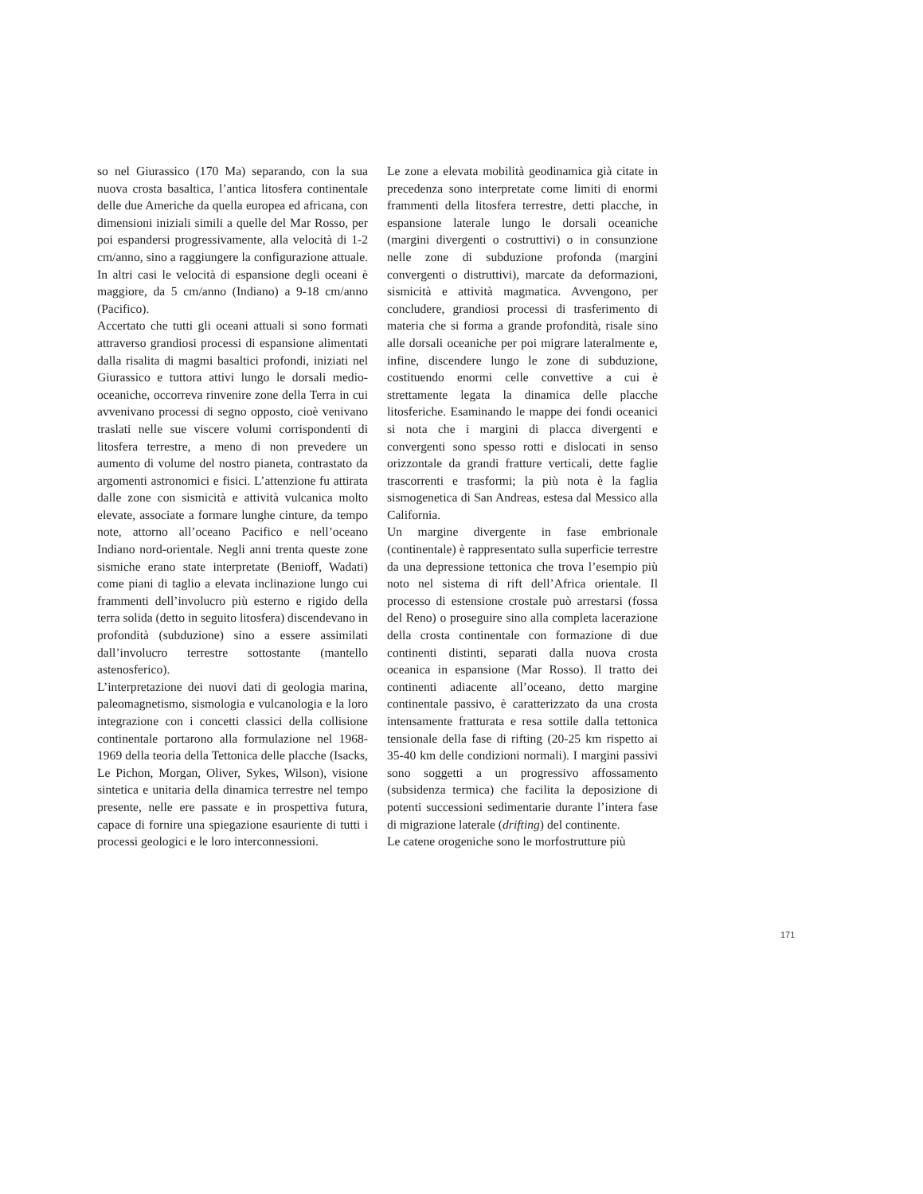so nel Giurassico (170 Ma) separando, con la sua nuova crosta basaltica, l’antica litosfera continentale delle due Americhe da quella europea ed africana, con dimensioni iniziali simili a quelle del Mar Rosso, per poi espandersi progressivamente, alla velocità di 1-2 cm/anno, sino a raggiungere la configurazione attuale. In altri casi le velocità di espansione degli oceani è maggiore, da 5 cm/anno (Indiano) a 9-18 cm/anno (Pacifico).
Accertato che tutti gli oceani attuali si sono formati attraverso grandiosi processi di espansione alimentati dalla risalita di magmi basaltici profondi, iniziati nel Giurassico e tuttora attivi lungo le dorsali medio-oceaniche, occorreva rinvenire zone della Terra in cui avvenivano processi di segno opposto, cioè venivano traslati nelle sue viscere volumi corrispondenti di litosfera terrestre, a meno di non prevedere un aumento di volume del nostro pianeta, contrastato da argomenti astronomici e fisici. L’attenzione fu attirata dalle zone con sismicità e attività vulcanica molto elevate, associate a formare lunghe cinture, da tempo note, attorno all’oceano Pacifico e nell’oceano Indiano nord-orientale. Negli anni trenta queste zone sismiche erano state interpretate (Benioff, Wadati) come piani di taglio a elevata inclinazione lungo cui frammenti dell’involucro più esterno e rigido della terra solida (detto in seguito litosfera) discendevano in profondità (subduzione) sino a essere assimilati dall’involucro terrestre sottostante (mantello astenosferico).
L’interpretazione dei nuovi dati di geologia marina, paleomagnetismo, sismologia e vulcanologia e la loro integrazione con i concetti classici della collisione continentale portarono alla formulazione nel 1968-1969 della teoria della Tettonica delle placche (Isacks, Le Pichon, Morgan, Oliver, Sykes, Wilson), visione sintetica e unitaria della dinamica terrestre nel tempo presente, nelle ere passate e in prospettiva futura, capace di fornire una spiegazione esauriente di tutti i processi geologici e le loro interconnessioni.
Le zone a elevata mobilità geodinamica già citate in precedenza sono interpretate come limiti di enormi frammenti della litosfera terrestre, detti placche, in espansione laterale lungo le dorsali oceaniche (margini divergenti o costruttivi) o in consunzione nelle zone di subduzione profonda (margini convergenti o distruttivi), marcate da deformazioni, sismicità e attività magmatica. Avvengono, per concludere, grandiosi processi di trasferimento di materia che si forma a grande profondità, risale sino alle dorsali oceaniche per poi migrare lateralmente e, infine, discendere lungo le zone di subduzione, costituendo enormi celle convettive a cui è strettamente legata la dinamica delle placche litosferiche. Esaminando le mappe dei fondi oceanici si nota che i margini di placca divergenti e convergenti sono spesso rotti e dislocati in senso orizzontale da grandi fratture verticali, dette faglie trascorrenti e trasformi; la più nota è la faglia sismogenetica di San Andreas, estesa dal Messico alla California.
Un margine divergente in fase embrionale (continentale) è rappresentato sulla superficie terrestre da una depressione tettonica che trova l’esempio più noto nel sistema di rift dell’Africa orientale. Il processo di estensione crostale può arrestarsi (fossa del Reno) o proseguire sino alla completa lacerazione della crosta continentale con formazione di due continenti distinti, separati dalla nuova crosta oceanica in espansione (Mar Rosso). Il tratto dei continenti adiacente all’oceano, detto margine continentale passivo, è caratterizzato da una crosta intensamente fratturata e resa sottile dalla tettonica tensionale della fase di rifting (20-25 km rispetto ai 35-40 km delle condizioni normali). I margini passivi sono soggetti a un progressivo affossamento (subsidenza termica) che facilita la deposizione di potenti successioni sedimentarie durante l’intera fase di migrazione laterale (drifting) del continente.
Le catene orogeniche sono le morfostrutture più
171